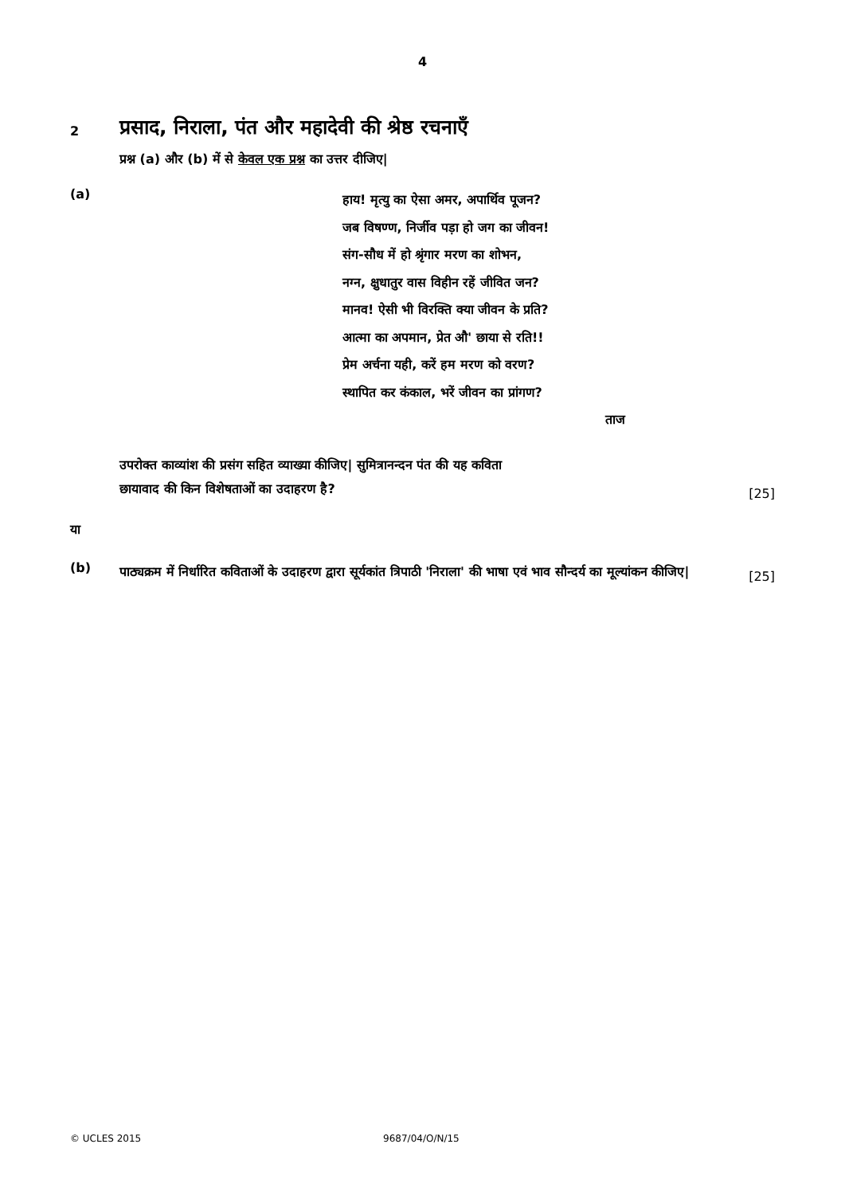4
2
प्रसाद, निराला, पंत और महादेवी की श्रेष्ठ रचनाएँ
प्रश्न (a) और (b) में से केवल एक प्रश्न का उत्तर दीजिए|
(a)
हाय! मृत्यु का ऐसा अमर, अपार्थिव पूजन?
जब विषण्ण, निर्जीव पड़ा हो जग का जीवन!
संग-सौध में हो श्रृंगार मरण का शोभन,
नग्न, क्षुधातुर वास विहीन रहें जीवित जन?
मानव! ऐसी भी विरक्ति क्या जीवन के प्रति?
आत्मा का अपमान, प्रेत औ' छाया से रति!!
प्रेम अर्चना यही, करें हम मरण को वरण?
स्थापित कर कंकाल, भरें जीवन का प्रांगण?
ताज
उपरोक्त काव्यांश की प्रसंग सहित व्याख्या कीजिए| सुमित्रानन्दन पंत की यह कविता
छायावाद की किन विशेषताओं का उदाहरण है?
[25]
या
(b)
पाठ्यक्रम में निर्धारित कविताओं के उदाहरण द्वारा सूर्यकांत त्रिपाठी 'निराला' की भाषा एवं भाव सौन्दर्य का मूल्यांकन कीजिए|
[25]
© UCLES 2015 9687/04/O/N/15